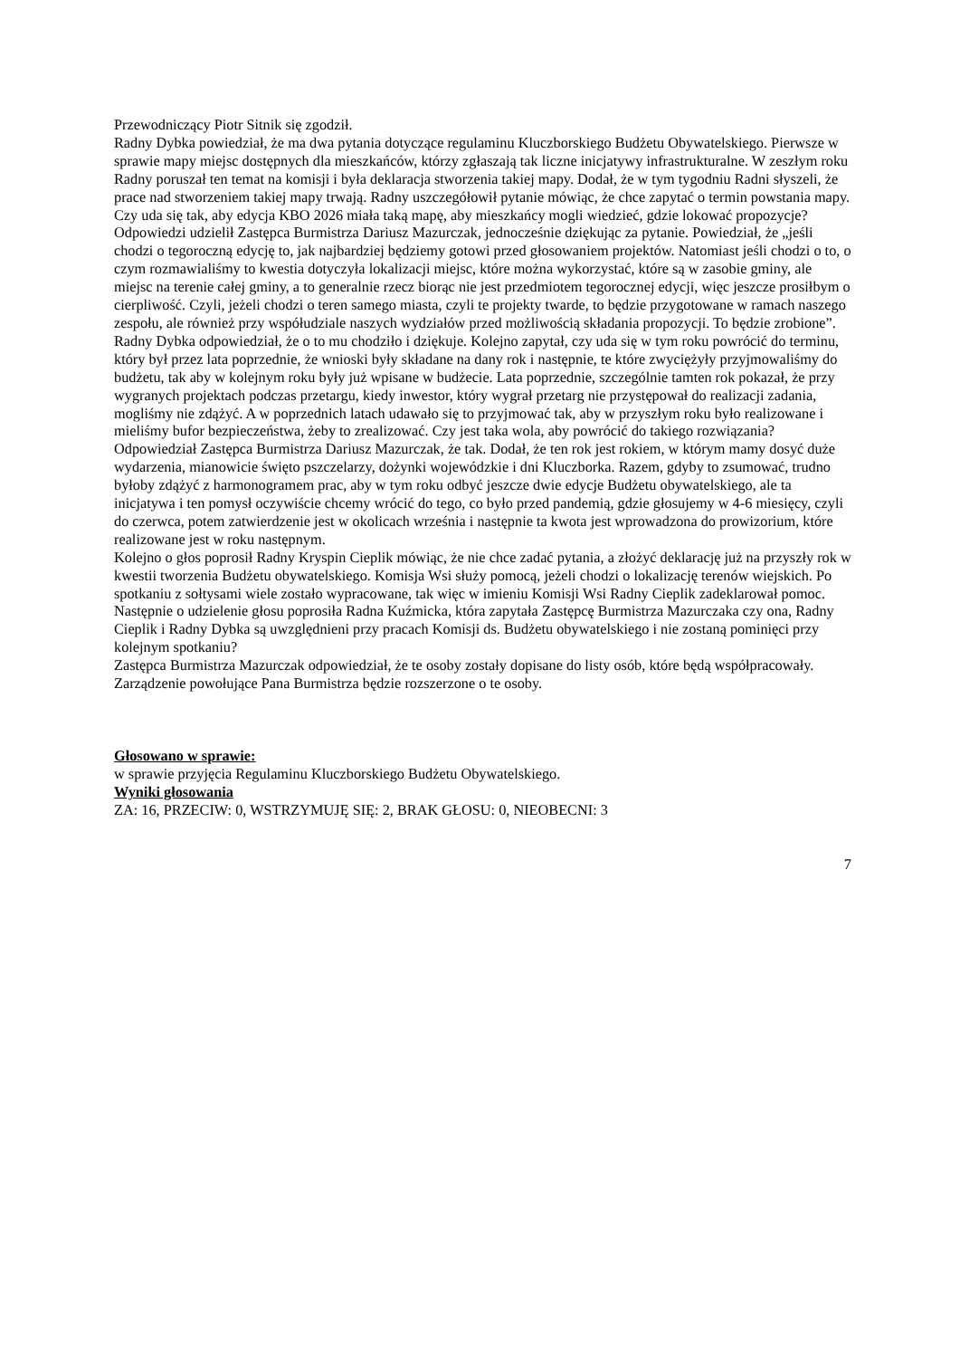Przewodniczący Piotr Sitnik się zgodził.
Radny Dybka powiedział, że ma dwa pytania dotyczące regulaminu Kluczborskiego Budżetu Obywatelskiego. Pierwsze w sprawie mapy miejsc dostępnych dla mieszkańców, którzy zgłaszają tak liczne inicjatywy infrastrukturalne. W zeszłym roku Radny poruszał ten temat na komisji i była deklaracja stworzenia takiej mapy. Dodał, że w tym tygodniu Radni słyszeli, że prace nad stworzeniem takiej mapy trwają. Radny uszczegółowił pytanie mówiąc, że chce zapytać o termin powstania mapy. Czy uda się tak, aby edycja KBO 2026 miała taką mapę, aby mieszkańcy mogli wiedzieć, gdzie lokować propozycje?
Odpowiedzi udzielił Zastępca Burmistrza Dariusz Mazurczak, jednocześnie dziękując za pytanie. Powiedział, że „jeśli chodzi o tegoroczną edycję to, jak najbardziej będziemy gotowi przed głosowaniem projektów. Natomiast jeśli chodzi o to, o czym rozmawialiśmy to kwestia dotyczyła lokalizacji miejsc, które można wykorzystać, które są w zasobie gminy, ale miejsc na terenie całej gminy, a to generalnie rzecz biorąc nie jest przedmiotem tegorocznej edycji, więc jeszcze prosiłbym o cierpliwość. Czyli, jeżeli chodzi o teren samego miasta, czyli te projekty twarde, to będzie przygotowane w ramach naszego zespołu, ale również przy współudziale naszych wydziałów przed możliwością składania propozycji. To będzie zrobione”.
Radny Dybka odpowiedział, że o to mu chodziło i dziękuje. Kolejno zapytał, czy uda się w tym roku powrócić do terminu, który był przez lata poprzednie, że wnioski były składane na dany rok i następnie, te które zwyciężyły przyjmowaliśmy do budżetu, tak aby w kolejnym roku były już wpisane w budżecie. Lata poprzednie, szczególnie tamten rok pokazał, że przy wygranych projektach podczas przetargu, kiedy inwestor, który wygrał przetarg nie przystępował do realizacji zadania, mogliśmy nie zdążyć. A w poprzednich latach udawało się to przyjmować tak, aby w przyszłym roku było realizowane i mieliśmy bufor bezpieczeństwa, żeby to zrealizować. Czy jest taka wola, aby powrócić do takiego rozwiązania?
Odpowiedział Zastępca Burmistrza Dariusz Mazurczak, że tak. Dodał, że ten rok jest rokiem, w którym mamy dosyć duże wydarzenia, mianowicie święto pszczelarzy, dożynki wojewódzkie i dni Kluczborka. Razem, gdyby to zsumować, trudno byłoby zdążyć z harmonogramem prac, aby w tym roku odbyć jeszcze dwie edycje Budżetu obywatelskiego, ale ta inicjatywa i ten pomysł oczywiście chcemy wrócić do tego, co było przed pandemią, gdzie głosujemy w 4-6 miesięcy, czyli do czerwca, potem zatwierdzenie jest w okolicach września i następnie ta kwota jest wprowadzona do prowizorium, które realizowane jest w roku następnym.
Kolejno o głos poprosił Radny Kryspin Cieplik mówiąc, że nie chce zadać pytania, a złożyć deklarację już na przyszły rok w kwestii tworzenia Budżetu obywatelskiego. Komisja Wsi służy pomocą, jeżeli chodzi o lokalizację terenów wiejskich. Po spotkaniu z sołtysami wiele zostało wypracowane, tak więc w imieniu Komisji Wsi Radny Cieplik zadeklarował pomoc.
Następnie o udzielenie głosu poprosiła Radna Kuźmicka, która zapytała Zastępcę Burmistrza Mazurczaka czy ona, Radny Cieplik i Radny Dybka są uwzględnieni przy pracach Komisji ds. Budżetu obywatelskiego i nie zostaną pominięci przy kolejnym spotkaniu?
Zastępca Burmistrza Mazurczak odpowiedział, że te osoby zostały dopisane do listy osób, które będą współpracowały. Zarządzenie powołujące Pana Burmistrza będzie rozszerzone o te osoby.
Głosowano w sprawie:
w sprawie przyjęcia Regulaminu Kluczborskiego Budżetu Obywatelskiego.
Wyniki głosowania
ZA: 16, PRZECIW: 0, WSTRZYMUJĘ SIĘ: 2, BRAK GŁOSU: 0, NIEOBECNI: 3
7